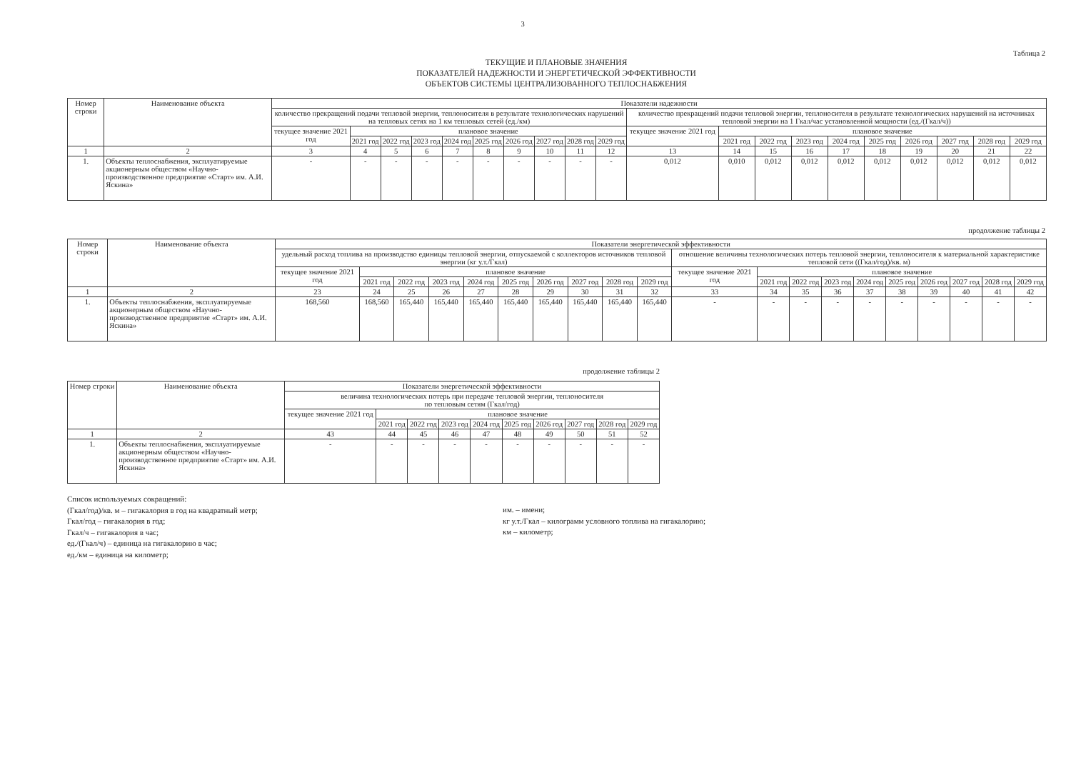3
Таблица 2
ТЕКУЩИЕ И ПЛАНОВЫЕ ЗНАЧЕНИЯ
ПОКАЗАТЕЛЕЙ НАДЕЖНОСТИ И ЭНЕРГЕТИЧЕСКОЙ ЭФФЕКТИВНОСТИ
ОБЪЕКТОВ СИСТЕМЫ ЦЕНТРАЛИЗОВАННОГО ТЕПЛОСНАБЖЕНИЯ
| Номер строки | Наименование объекта | Показатели надежности | | | | | | | | | | | | | | | | | | | |
| --- | --- | --- | --- | --- | --- | --- | --- | --- | --- | --- | --- | --- | --- | --- | --- | --- | --- | --- | --- | --- | --- |
| | | количество прекращений подачи тепловой энергии, теплоносителя в результате технологических нарушений на тепловых сетях на 1 км тепловых сетей (ед./км) | | | | | | | | | | количество прекращений подачи тепловой энергии, теплоносителя в результате технологических нарушений на источниках тепловой энергии на 1 Гкал/час установленной мощности (ед./(Гкал/ч)) | | | | | | | | | |
| | | текущее значение 2021 год | плановое значение | | | | | | | | | текущее значение 2021 год | плановое значение | | | | | | | | |
| | | | 2021 год | 2022 год | 2023 год | 2024 год | 2025 год | 2026 год | 2027 год | 2028 год | 2029 год | | 2021 год | 2022 год | 2023 год | 2024 год | 2025 год | 2026 год | 2027 год | 2028 год | 2029 год |
| 1 | 2 | 3 | 4 | 5 | 6 | 7 | 8 | 9 | 10 | 11 | 12 | 13 | 14 | 15 | 16 | 17 | 18 | 19 | 20 | 21 | 22 |
| 1. | Объекты теплоснабжения, эксплуатируемые акционерным обществом «Научно-производственное предприятие «Старт» им. А.И. Яскина» | - | - | - | - | - | - | - | - | - | - | 0,012 | 0,010 | 0,012 | 0,012 | 0,012 | 0,012 | 0,012 | 0,012 | 0,012 | 0,012 |
продолжение таблицы 2
| Номер строки | Наименование объекта | Показатели энергетической эффективности | | | | | | | | | | | | | | | | | | | |
| --- | --- | --- | --- | --- | --- | --- | --- | --- | --- | --- | --- | --- | --- | --- | --- | --- | --- | --- | --- | --- | --- |
| | | удельный расход топлива на производство единицы тепловой энергии, отпускаемой с коллекторов источников тепловой энергии (кг у.т./Гкал) | | | | | | | | | | отношение величины технологических потерь тепловой энергии, теплоносителя к материальной характеристике тепловой сети ((Гкал/год)/кв. м) | | | | | | | | | |
| | | текущее значение 2021 год | плановое значение | | | | | | | | | текущее значение 2021 год | плановое значение | | | | | | | | |
| | | | 2021 год | 2022 год | 2023 год | 2024 год | 2025 год | 2026 год | 2027 год | 2028 год | 2029 год | | 2021 год | 2022 год | 2023 год | 2024 год | 2025 год | 2026 год | 2027 год | 2028 год | 2029 год |
| 1 | 2 | 23 | 24 | 25 | 26 | 27 | 28 | 29 | 30 | 31 | 32 | 33 | 34 | 35 | 36 | 37 | 38 | 39 | 40 | 41 | 42 |
| 1. | Объекты теплоснабжения, эксплуатируемые акционерным обществом «Научно-производственное предприятие «Старт» им. А.И. Яскина» | 168,560 | 168,560 | 165,440 | 165,440 | 165,440 | 165,440 | 165,440 | 165,440 | 165,440 | 165,440 | - | - | - | - | - | - | - | - | - | - |
продолжение таблицы 2
| Номер строки | Наименование объекта | Показатели энергетической эффективности | | | | | | | | | |
| --- | --- | --- | --- | --- | --- | --- | --- | --- | --- | --- | --- |
| | | величина технологических потерь при передаче тепловой энергии, теплоносителя по тепловым сетям (Гкал/год) | | | | | | | | | |
| | | текущее значение 2021 год | плановое значение | | | | | | | | |
| | | | 2021 год | 2022 год | 2023 год | 2024 год | 2025 год | 2026 год | 2027 год | 2028 год | 2029 год |
| 1 | 2 | 43 | 44 | 45 | 46 | 47 | 48 | 49 | 50 | 51 | 52 |
| 1. | Объекты теплоснабжения, эксплуатируемые акционерным обществом «Научно-производственное предприятие «Старт» им. А.И. Яскина» | - | - | - | - | - | - | - | - | - | - |
Список используемых сокращений:
(Гкал/год)/кв. м – гигакалория в год на квадратный метр;
Гкал/год – гигакалория в год;
Гкал/ч – гигакалория в час;
ед./(Гкал/ч) – единица на гигакалорию в час;
ед./км – единица на километр;
им. – имени;
кг у.т./Гкал – килограмм условного топлива на гигакалорию;
км – километр;